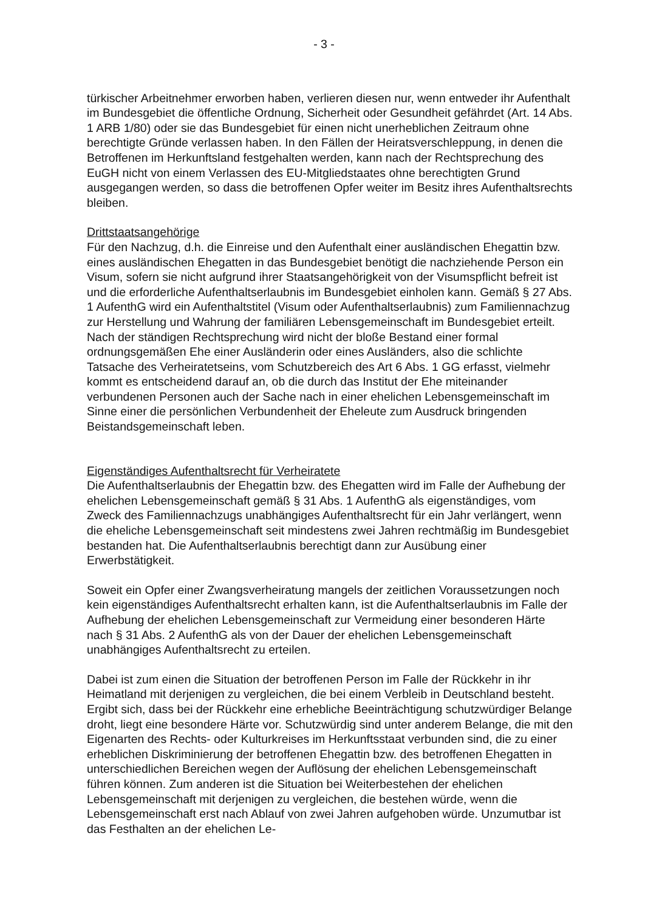- 3 -
türkischer Arbeitnehmer erworben haben, verlieren diesen nur, wenn entweder ihr Aufenthalt im Bundesgebiet die öffentliche Ordnung, Sicherheit oder Gesundheit gefährdet (Art. 14 Abs. 1 ARB 1/80) oder sie das Bundesgebiet für einen nicht unerheblichen Zeitraum ohne berechtigte Gründe verlassen haben. In den Fällen der Heiratsverschleppung, in denen die Betroffenen im Herkunftsland festgehalten werden, kann nach der Rechtsprechung des EuGH nicht von einem Verlassen des EU-Mitgliedstaates ohne berechtigten Grund ausgegangen werden, so dass die betroffenen Opfer weiter im Besitz ihres Aufenthaltsrechts bleiben.
Drittstaatsangehörige
Für den Nachzug, d.h. die Einreise und den Aufenthalt einer ausländischen Ehegattin bzw. eines ausländischen Ehegatten in das Bundesgebiet benötigt die nachziehende Person ein Visum, sofern sie nicht aufgrund ihrer Staatsangehörigkeit von der Visumspflicht befreit ist und die erforderliche Aufenthaltserlaubnis im Bundesgebiet einholen kann. Gemäß § 27 Abs. 1 AufenthG wird ein Aufenthaltstitel (Visum oder Aufenthaltserlaubnis) zum Familiennachzug zur Herstellung und Wahrung der familiären Lebensgemeinschaft im Bundesgebiet erteilt. Nach der ständigen Rechtsprechung wird nicht der bloße Bestand einer formal ordnungsgemäßen Ehe einer Ausländerin oder eines Ausländers, also die schlichte Tatsache des Verheiratetseins, vom Schutzbereich des Art 6 Abs. 1 GG erfasst, vielmehr kommt es entscheidend darauf an, ob die durch das Institut der Ehe miteinander verbundenen Personen auch der Sache nach in einer ehelichen Lebensgemeinschaft im Sinne einer die persönlichen Verbundenheit der Eheleute zum Ausdruck bringenden Beistandsgemeinschaft leben.
Eigenständiges Aufenthaltsrecht für Verheiratete
Die Aufenthaltserlaubnis der Ehegattin bzw. des Ehegatten wird im Falle der Aufhebung der ehelichen Lebensgemeinschaft gemäß § 31 Abs. 1 AufenthG als eigenständiges, vom Zweck des Familiennachzugs unabhängiges Aufenthaltsrecht für ein Jahr verlängert, wenn die eheliche Lebensgemeinschaft seit mindestens zwei Jahren rechtmäßig im Bundesgebiet bestanden hat. Die Aufenthaltserlaubnis berechtigt dann zur Ausübung einer Erwerbstätigkeit.
Soweit ein Opfer einer Zwangsverheiratung mangels der zeitlichen Voraussetzungen noch kein eigenständiges Aufenthaltsrecht erhalten kann, ist die Aufenthaltserlaubnis im Falle der Aufhebung der ehelichen Lebensgemeinschaft zur Vermeidung einer besonderen Härte nach § 31 Abs. 2 AufenthG als von der Dauer der ehelichen Lebensgemeinschaft unabhängiges Aufenthaltsrecht zu erteilen.
Dabei ist zum einen die Situation der betroffenen Person im Falle der Rückkehr in ihr Heimatland mit derjenigen zu vergleichen, die bei einem Verbleib in Deutschland besteht. Ergibt sich, dass bei der Rückkehr eine erhebliche Beeinträchtigung schutzwürdiger Belange droht, liegt eine besondere Härte vor. Schutzwürdig sind unter anderem Belange, die mit den Eigenarten des Rechts- oder Kulturkreises im Herkunftsstaat verbunden sind, die zu einer erheblichen Diskriminierung der betroffenen Ehegattin bzw. des betroffenen Ehegatten in unterschiedlichen Bereichen wegen der Auflösung der ehelichen Lebensgemeinschaft führen können. Zum anderen ist die Situation bei Weiterbestehen der ehelichen Lebensgemeinschaft mit derjenigen zu vergleichen, die bestehen würde, wenn die Lebensgemeinschaft erst nach Ablauf von zwei Jahren aufgehoben würde. Unzumutbar ist das Festhalten an der ehelichen Le-